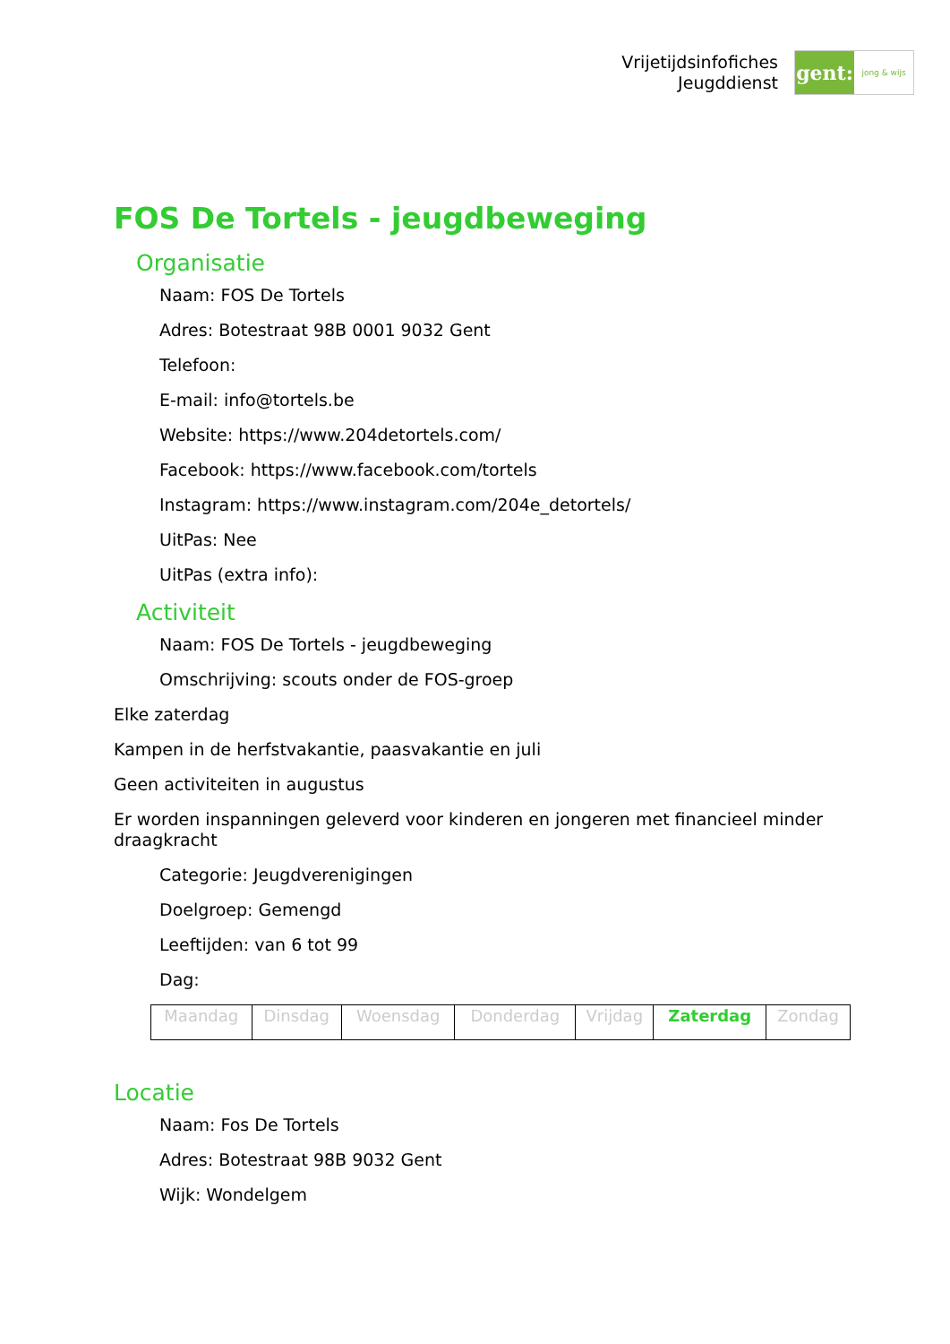Vrijetijdsinfofiches
Jeugddienst
gent:
jong & wijs
FOS De Tortels - jeugdbeweging
Organisatie
Naam: FOS De Tortels
Adres: Botestraat 98B 0001 9032 Gent
Telefoon:
E-mail: info@tortels.be
Website: https://www.204detortels.com/
Facebook: https://www.facebook.com/tortels
Instagram: https://www.instagram.com/204e_detortels/
UitPas: Nee
UitPas (extra info):
Activiteit
Naam: FOS De Tortels - jeugdbeweging
Omschrijving: scouts onder de FOS-groep
Elke zaterdag
Kampen in de herfstvakantie, paasvakantie en juli
Geen activiteiten in augustus
Er worden inspanningen geleverd voor kinderen en jongeren met financieel minder draagkracht
Categorie: Jeugdverenigingen
Doelgroep: Gemengd
Leeftijden: van 6 tot 99
Dag:
| Maandag | Dinsdag | Woensdag | Donderdag | Vrijdag | Zaterdag | Zondag |
Locatie
Naam: Fos De Tortels
Adres: Botestraat 98B 9032 Gent
Wijk: Wondelgem